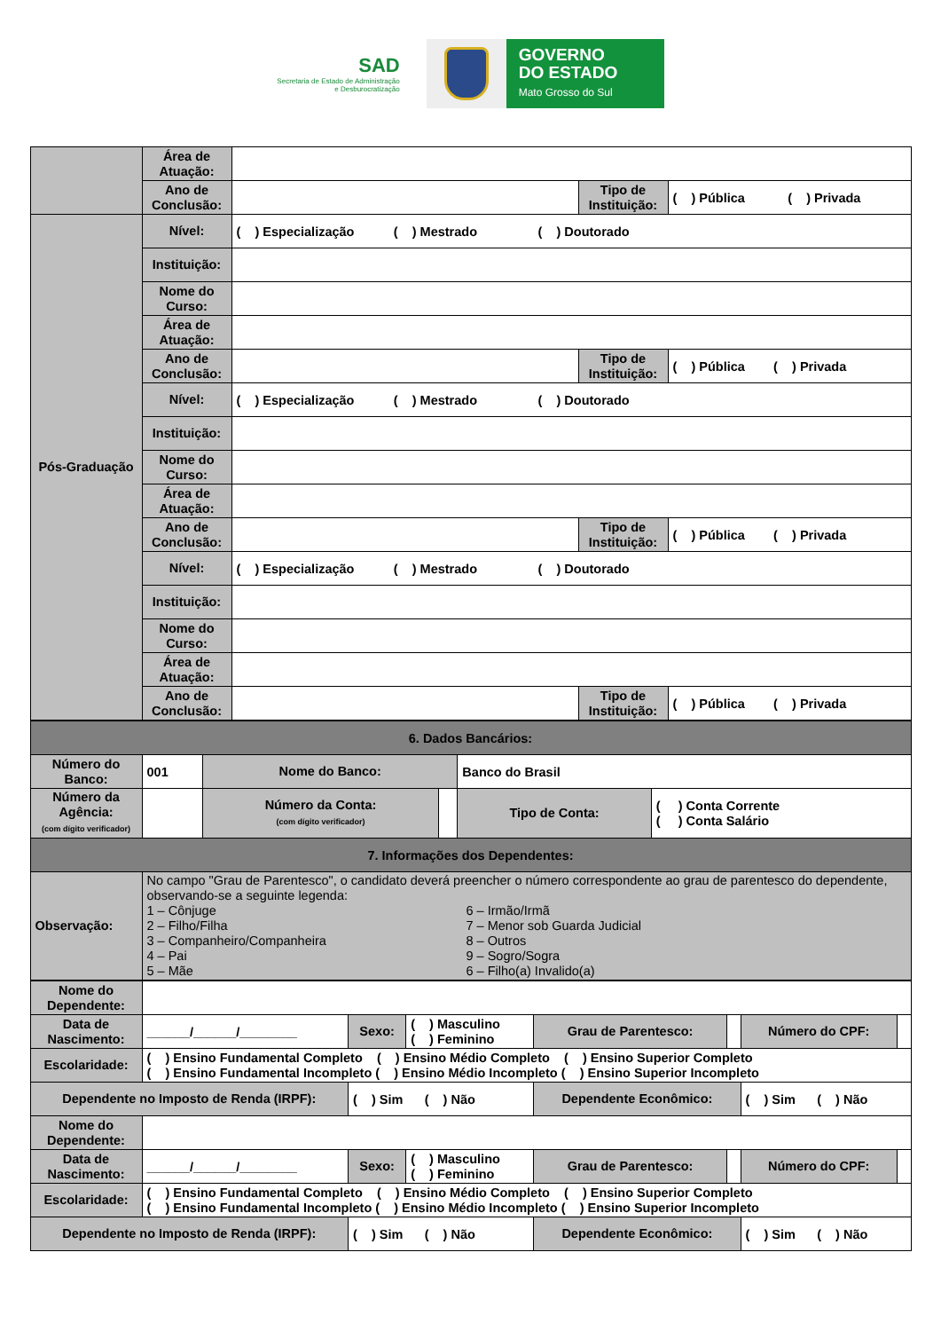SAD
Secretaria de Estado de Administração
e Desburocratização
GOVERNO
DO ESTADO
Mato Grosso do Sul
| | Área de Atuação: | | | |
| | Ano de Conclusão: | | Tipo de Instituição: | ( ) Pública ( ) Privada |
| Pós-Graduação | Nível: | ( ) Especialização ( ) Mestrado ( ) Doutorado | | |
| | Instituição: | | | |
| | Nome do Curso: | | | |
| | Área de Atuação: | | | |
| | Ano de Conclusão: | | Tipo de Instituição: | ( ) Pública ( ) Privada |
| | Nível: | ( ) Especialização ( ) Mestrado ( ) Doutorado | | |
| | Instituição: | | | |
| | Nome do Curso: | | | |
| | Área de Atuação: | | | |
| | Ano de Conclusão: | | Tipo de Instituição: | ( ) Pública ( ) Privada |
| | Nível: | ( ) Especialização ( ) Mestrado ( ) Doutorado | | |
| | Instituição: | | | |
| | Nome do Curso: | | | |
| | Área de Atuação: | | | |
| | Ano de Conclusão: | | Tipo de Instituição: | ( ) Pública ( ) Privada |
| 6. Dados Bancários: | | | | | |
| Número do Banco: | 001 | Nome do Banco: | | Banco do Brasil | |
| Número da Agência: (com dígito verificador) | | Número da Conta: (com dígito verificador) | | Tipo de Conta: | ( ) Conta Corrente ( ) Conta Salário |
| 7. Informações dos Dependentes: | | | | | |
| Observação: | No campo "Grau de Parentesco", o candidato deverá preencher o número correspondente ao grau de parentesco do dependente, observando-se a seguinte legenda: 1 – Cônjuge 2 – Filho/Filha 3 – Companheiro/Companheira 4 – Pai 5 – Mãe 6 – Irmão/Irmã 7 – Menor sob Guarda Judicial 8 – Outros 9 – Sogro/Sogra 6 – Filho(a) Invalido(a) | | | | |
| Nome do Dependente: | | | | | | | |
| Data de Nascimento: | ______/______/________ | Sexo: | ( ) Masculino ( ) Feminino | Grau de Parentesco: | | Número do CPF: | |
| Escolaridade: | ( ) Ensino Fundamental Completo ( ) Ensino Médio Completo ( ) Ensino Superior Completo ( ) Ensino Fundamental Incompleto ( ) Ensino Médio Incompleto ( ) Ensino Superior Incompleto | | | | | | |
| Dependente no Imposto de Renda (IRPF): | | ( ) Sim ( ) Não | | Dependente Econômico: | | ( ) Sim ( ) Não | |
| Nome do Dependente: | | | | | | | |
| Data de Nascimento: | ______/______/________ | Sexo: | ( ) Masculino ( ) Feminino | Grau de Parentesco: | | Número do CPF: | |
| Escolaridade: | ( ) Ensino Fundamental Completo ( ) Ensino Médio Completo ( ) Ensino Superior Completo ( ) Ensino Fundamental Incompleto ( ) Ensino Médio Incompleto ( ) Ensino Superior Incompleto | | | | | | |
| Dependente no Imposto de Renda (IRPF): | | ( ) Sim ( ) Não | | Dependente Econômico: | | ( ) Sim ( ) Não | |